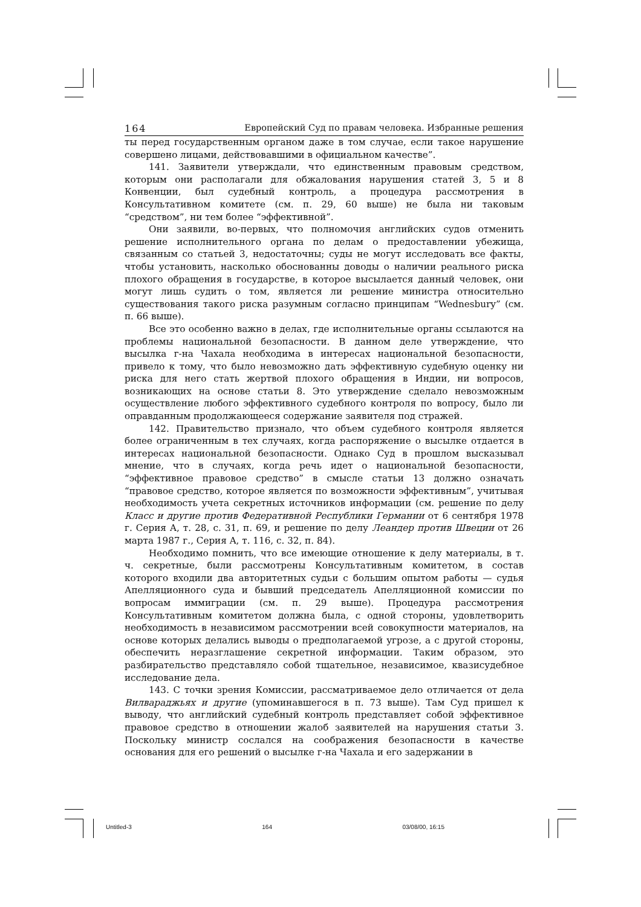164 Европейский Суд по правам человека. Избранные решения
ты перед государственным органом даже в том случае, если такое нарушение совершено лицами, действовавшими в официальном качестве”.
141. Заявители утверждали, что единственным правовым средством, которым они располагали для обжалования нарушения статей 3, 5 и 8 Конвенции, был судебный контроль, а процедура рассмотрения в Консультативном комитете (см. п. 29, 60 выше) не была ни таковым “средством”, ни тем более “эффективной”.
Они заявили, во-первых, что полномочия английских судов отменить решение исполнительного органа по делам о предоставлении убежища, связанным со статьей 3, недостаточны; суды не могут исследовать все факты, чтобы установить, насколько обоснованны доводы о наличии реального риска плохого обращения в государстве, в которое высылается данный человек, они могут лишь судить о том, является ли решение министра относительно существования такого риска разумным согласно принципам “Wednesbury” (см. п. 66 выше).
Все это особенно важно в делах, где исполнительные органы ссылаются на проблемы национальной безопасности. В данном деле утверждение, что высылка г-на Чахала необходима в интересах национальной безопасности, привело к тому, что было невозможно дать эффективную судебную оценку ни риска для него стать жертвой плохого обращения в Индии, ни вопросов, возникающих на основе статьи 8. Это утверждение сделало невозможным осуществление любого эффективного судебного контроля по вопросу, было ли оправданным продолжающееся содержание заявителя под стражей.
142. Правительство признало, что объем судебного контроля является более ограниченным в тех случаях, когда распоряжение о высылке отдается в интересах национальной безопасности. Однако Суд в прошлом высказывал мнение, что в случаях, когда речь идет о национальной безопасности, “эффективное правовое средство” в смысле статьи 13 должно означать “правовое средство, которое является по возможности эффективным”, учитывая необходимость учета секретных источников информации (см. решение по делу Класс и другие против Федеративной Республики Германии от 6 сентября 1978 г. Серия A, т. 28, с. 31, п. 69, и решение по делу Леандер против Швеции от 26 марта 1987 г., Серия A, т. 116, с. 32, п. 84).
Необходимо помнить, что все имеющие отношение к делу материалы, в т. ч. секретные, были рассмотрены Консультативным комитетом, в состав которого входили два авторитетных судьи с большим опытом работы — судья Апелляционного суда и бывший председатель Апелляционной комиссии по вопросам иммиграции (см. п. 29 выше). Процедура рассмотрения Консультативным комитетом должна была, с одной стороны, удовлетворить необходимость в независимом рассмотрении всей совокупности материалов, на основе которых делались выводы о предполагаемой угрозе, а с другой стороны, обеспечить неразглашение секретной информации. Таким образом, это разбирательство представляло собой тщательное, независимое, квазисудебное исследование дела.
143. С точки зрения Комиссии, рассматриваемое дело отличается от дела Вилвараджьях и другие (упоминавшегося в п. 73 выше). Там Суд пришел к выводу, что английский судебный контроль представляет собой эффективное правовое средство в отношении жалоб заявителей на нарушения статьи 3. Поскольку министр сослался на соображения безопасности в качестве основания для его решений о высылке г-на Чахала и его задержании в
Untitled-3 164 03/08/00, 16:15